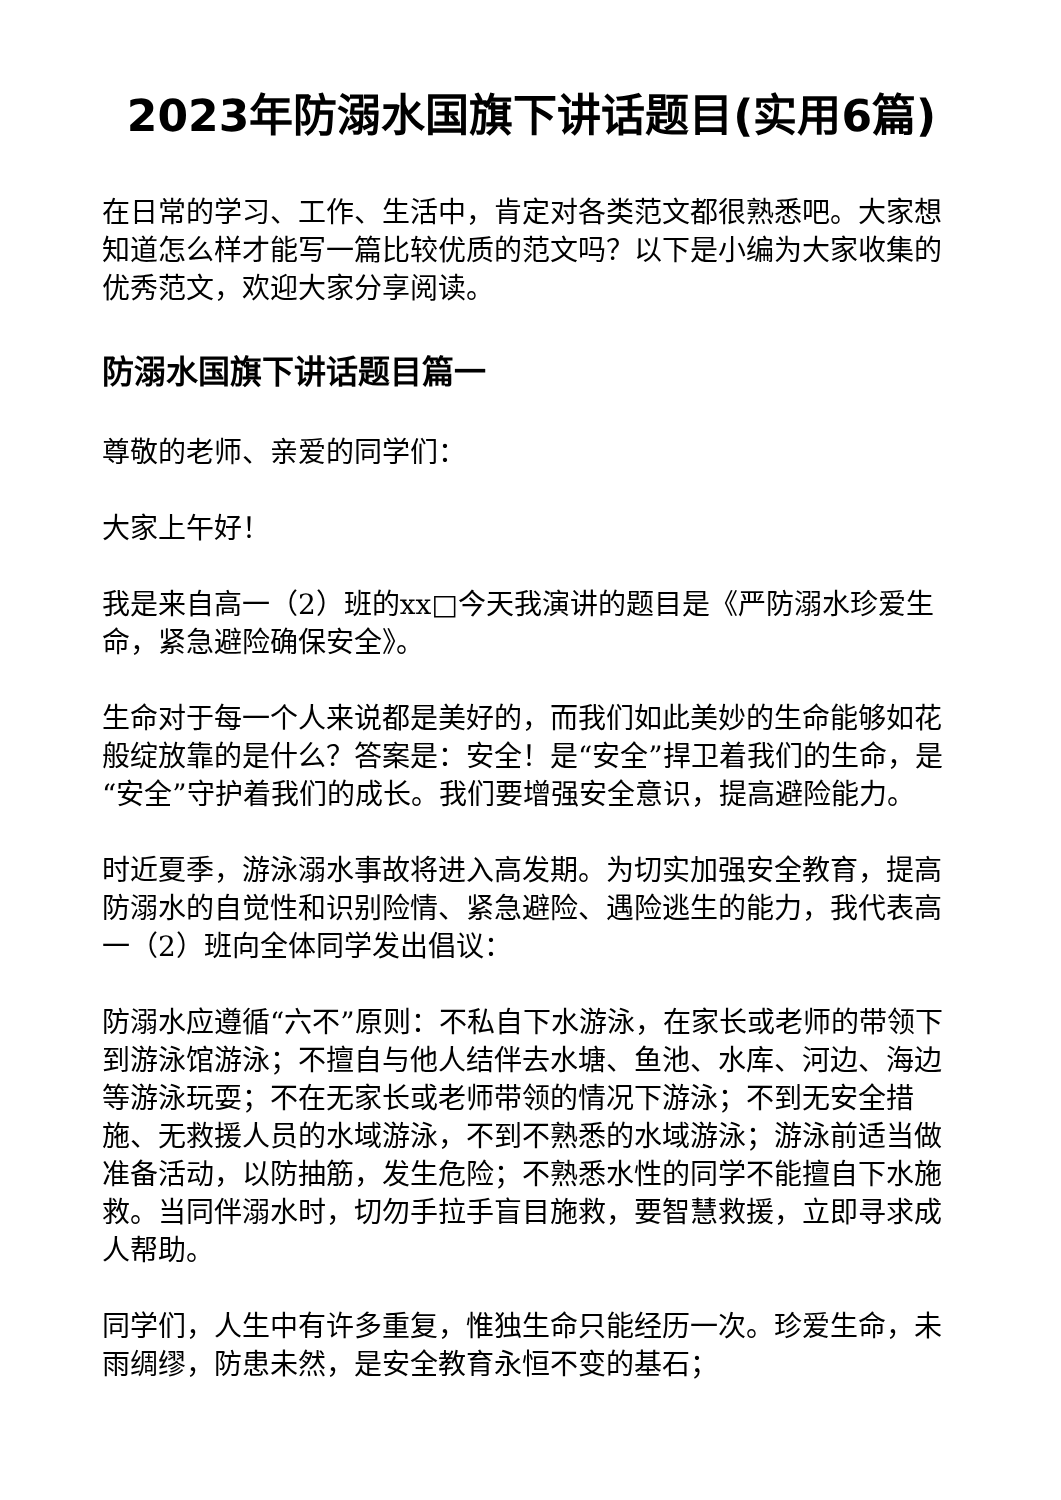2023年防溺水国旗下讲话题目(实用6篇)
在日常的学习、工作、生活中，肯定对各类范文都很熟悉吧。大家想知道怎么样才能写一篇比较优质的范文吗？以下是小编为大家收集的优秀范文，欢迎大家分享阅读。
防溺水国旗下讲话题目篇一
尊敬的老师、亲爱的同学们：
大家上午好！
我是来自高一（2）班的xx□今天我演讲的题目是《严防溺水珍爱生命，紧急避险确保安全》。
生命对于每一个人来说都是美好的，而我们如此美妙的生命能够如花般绽放靠的是什么？答案是：安全！是“安全”捍卫着我们的生命，是“安全”守护着我们的成长。我们要增强安全意识，提高避险能力。
时近夏季，游泳溺水事故将进入高发期。为切实加强安全教育，提高防溺水的自觉性和识别险情、紧急避险、遇险逃生的能力，我代表高一（2）班向全体同学发出倡议：
防溺水应遵循“六不”原则：不私自下水游泳，在家长或老师的带领下到游泳馆游泳；不擅自与他人结伴去水塘、鱼池、水库、河边、海边等游泳玩耍；不在无家长或老师带领的情况下游泳；不到无安全措施、无救援人员的水域游泳，不到不熟悉的水域游泳；游泳前适当做准备活动，以防抽筋，发生危险；不熟悉水性的同学不能擅自下水施救。当同伴溺水时，切勿手拉手盲目施救，要智慧救援，立即寻求成人帮助。
同学们，人生中有许多重复，惟独生命只能经历一次。珍爱生命，未雨绸缪，防患未然，是安全教育永恒不变的基石；